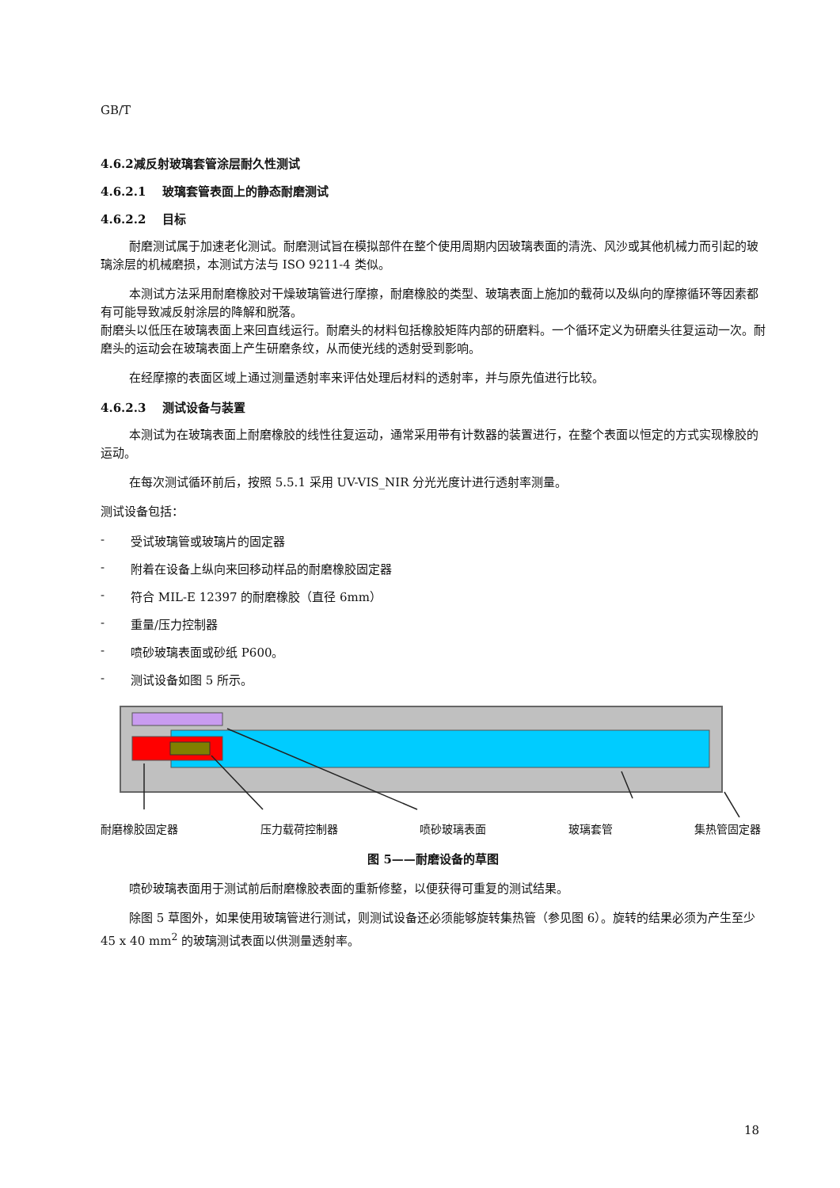GB/T
4.6.2减反射玻璃套管涂层耐久性测试
4.6.2.1 玻璃套管表面上的静态耐磨测试
4.6.2.2 目标
耐磨测试属于加速老化测试。耐磨测试旨在模拟部件在整个使用周期内因玻璃表面的清洗、风沙或其他机械力而引起的玻璃涂层的机械磨损，本测试方法与 ISO 9211-4 类似。
本测试方法采用耐磨橡胶对干燥玻璃管进行摩擦，耐磨橡胶的类型、玻璃表面上施加的载荷以及纵向的摩擦循环等因素都有可能导致减反射涂层的降解和脱落。
耐磨头以低压在玻璃表面上来回直线运行。耐磨头的材料包括橡胶矩阵内部的研磨料。一个循环定义为研磨头往复运动一次。耐磨头的运动会在玻璃表面上产生研磨条纹，从而使光线的透射受到影响。
在经摩擦的表面区域上通过测量透射率来评估处理后材料的透射率，并与原先值进行比较。
4.6.2.3 测试设备与装置
本测试为在玻璃表面上耐磨橡胶的线性往复运动，通常采用带有计数器的装置进行，在整个表面以恒定的方式实现橡胶的运动。
在每次测试循环前后，按照 5.5.1 采用 UV-VIS_NIR 分光光度计进行透射率测量。
测试设备包括：
- 受试玻璃管或玻璃片的固定器
- 附着在设备上纵向来回移动样品的耐磨橡胶固定器
- 符合 MIL-E 12397 的耐磨橡胶（直径 6mm）
- 重量/压力控制器
- 喷砂玻璃表面或砂纸 P600。
- 测试设备如图 5 所示。
耐磨橡胶固定器 压力载荷控制器 喷砂玻璃表面 玻璃套管 集热管固定器
图 5——耐磨设备的草图
喷砂玻璃表面用于测试前后耐磨橡胶表面的重新修整，以便获得可重复的测试结果。
除图 5 草图外，如果使用玻璃管进行测试，则测试设备还必须能够旋转集热管（参见图 6）。旋转的结果必须为产生至少 45 x 40 mm<sup>2</sup> 的玻璃测试表面以供测量透射率。
18